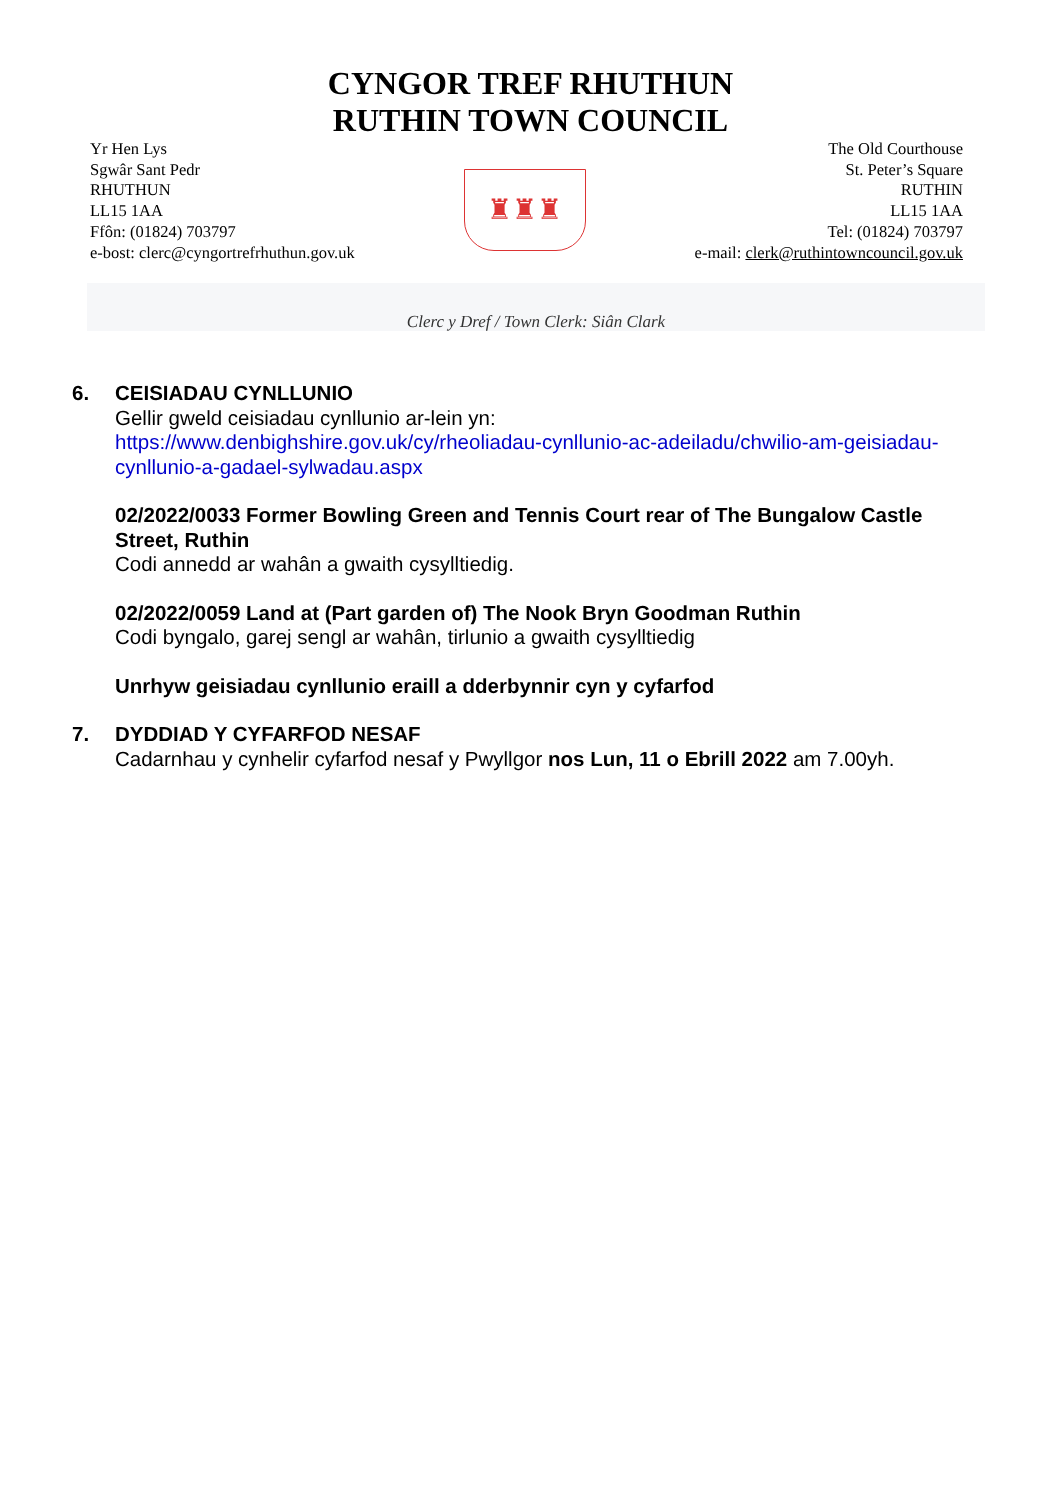CYNGOR TREF RHUTHUN
RUTHIN TOWN COUNCIL
Yr Hen Lys
Sgwâr Sant Pedr
RHUTHUN
LL15 1AA
Ffôn: (01824) 703797
e-bost: clerc@cyngortrefrhuthun.gov.uk
♜♜♜
The Old Courthouse
St. Peter’s Square
RUTHIN
LL15 1AA
Tel: (01824) 703797
e-mail: clerk@ruthintowncouncil.gov.uk
Clerc y Dref / Town Clerk: Siân Clark
6. CEISIADAU CYNLLUNIO
Gellir gweld ceisiadau cynllunio ar-lein yn:
https://www.denbighshire.gov.uk/cy/rheoliadau-cynllunio-ac-adeiladu/chwilio-am-geisiadau-cynllunio-a-gadael-sylwadau.aspx
02/2022/0033 Former Bowling Green and Tennis Court rear of The Bungalow Castle Street, Ruthin
Codi annedd ar wahân a gwaith cysylltiedig.
02/2022/0059 Land at (Part garden of) The Nook Bryn Goodman Ruthin
Codi byngalo, garej sengl ar wahân, tirlunio a gwaith cysylltiedig
Unrhyw geisiadau cynllunio eraill a dderbynnir cyn y cyfarfod
7. DYDDIAD Y CYFARFOD NESAF
Cadarnhau y cynhelir cyfarfod nesaf y Pwyllgor nos Lun, 11 o Ebrill 2022 am 7.00yh.